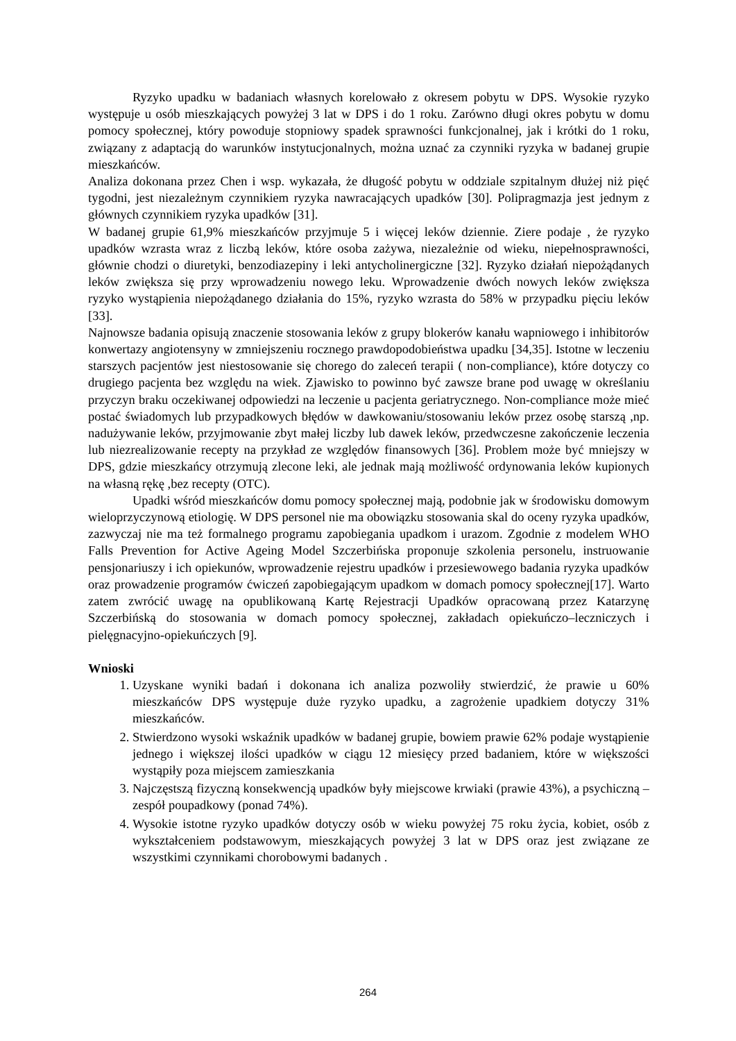Ryzyko upadku w badaniach własnych korelowało z okresem pobytu w DPS. Wysokie ryzyko występuje u osób mieszkających powyżej 3 lat w DPS i do 1 roku. Zarówno długi okres pobytu w domu pomocy społecznej, który powoduje stopniowy spadek sprawności funkcjonalnej, jak i krótki do 1 roku, związany z adaptacją do warunków instytucjonalnych, można uznać za czynniki ryzyka w badanej grupie mieszkańców.
Analiza dokonana przez Chen i wsp. wykazała, że długość pobytu w oddziale szpitalnym dłużej niż pięć tygodni, jest niezależnym czynnikiem ryzyka nawracających upadków [30]. Polipragmazja jest jednym z głównych czynnikiem ryzyka upadków [31].
W badanej grupie 61,9% mieszkańców przyjmuje 5 i więcej leków dziennie. Ziere podaje , że ryzyko upadków wzrasta wraz z liczbą leków, które osoba zażywa, niezależnie od wieku, niepełnosprawności, głównie chodzi o diuretyki, benzodiazepiny i leki antycholinergiczne [32]. Ryzyko działań niepożądanych leków zwiększa się przy wprowadzeniu nowego leku. Wprowadzenie dwóch nowych leków zwiększa ryzyko wystąpienia niepożądanego działania do 15%, ryzyko wzrasta do 58% w przypadku pięciu leków [33].
Najnowsze badania opisują znaczenie stosowania leków z grupy blokerów kanału wapniowego i inhibitorów konwertazy angiotensyny w zmniejszeniu rocznego prawdopodobieństwa upadku [34,35]. Istotne w leczeniu starszych pacjentów jest niestosowanie się chorego do zaleceń terapii ( non-compliance), które dotyczy co drugiego pacjenta bez względu na wiek. Zjawisko to powinno być zawsze brane pod uwagę w określaniu przyczyn braku oczekiwanej odpowiedzi na leczenie u pacjenta geriatrycznego. Non-compliance może mieć postać świadomych lub przypadkowych błędów w dawkowaniu/stosowaniu leków przez osobę starszą ,np. nadużywanie leków, przyjmowanie zbyt małej liczby lub dawek leków, przedwczesne zakończenie leczenia lub niezrealizowanie recepty na przykład ze względów finansowych [36]. Problem może być mniejszy w DPS, gdzie mieszkańcy otrzymują zlecone leki, ale jednak mają możliwość ordynowania leków kupionych na własną rękę ,bez recepty (OTC).
Upadki wśród mieszkańców domu pomocy społecznej mają, podobnie jak w środowisku domowym wieloprzyczynową etiologię. W DPS personel nie ma obowiązku stosowania skal do oceny ryzyka upadków, zazwyczaj nie ma też formalnego programu zapobiegania upadkom i urazom. Zgodnie z modelem WHO Falls Prevention for Active Ageing Model Szczerbińska proponuje szkolenia personelu, instruowanie pensjonariuszy i ich opiekunów, wprowadzenie rejestru upadków i przesiewowego badania ryzyka upadków oraz prowadzenie programów ćwiczeń zapobiegającym upadkom w domach pomocy społecznej[17]. Warto zatem zwrócić uwagę na opublikowaną Kartę Rejestracji Upadków opracowaną przez Katarzynę Szczerbińską do stosowania w domach pomocy społecznej, zakładach opiekuńczo–leczniczych i pielęgnacyjno-opiekuńczych [9].
Wnioski
1. Uzyskane wyniki badań i dokonana ich analiza pozwoliły stwierdzić, że prawie u 60% mieszkańców DPS występuje duże ryzyko upadku, a zagrożenie upadkiem dotyczy 31% mieszkańców.
2. Stwierdzono wysoki wskaźnik upadków w badanej grupie, bowiem prawie 62% podaje wystąpienie jednego i większej ilości upadków w ciągu 12 miesięcy przed badaniem, które w większości wystąpiły poza miejscem zamieszkania
3. Najczęstszą fizyczną konsekwencją upadków były miejscowe krwiaki (prawie 43%), a psychiczną – zespół poupadkowy (ponad 74%).
4. Wysokie istotne ryzyko upadków dotyczy osób w wieku powyżej 75 roku życia, kobiet, osób z wykształceniem podstawowym, mieszkających powyżej 3 lat w DPS oraz jest związane ze wszystkimi czynnikami chorobowymi badanych .
264